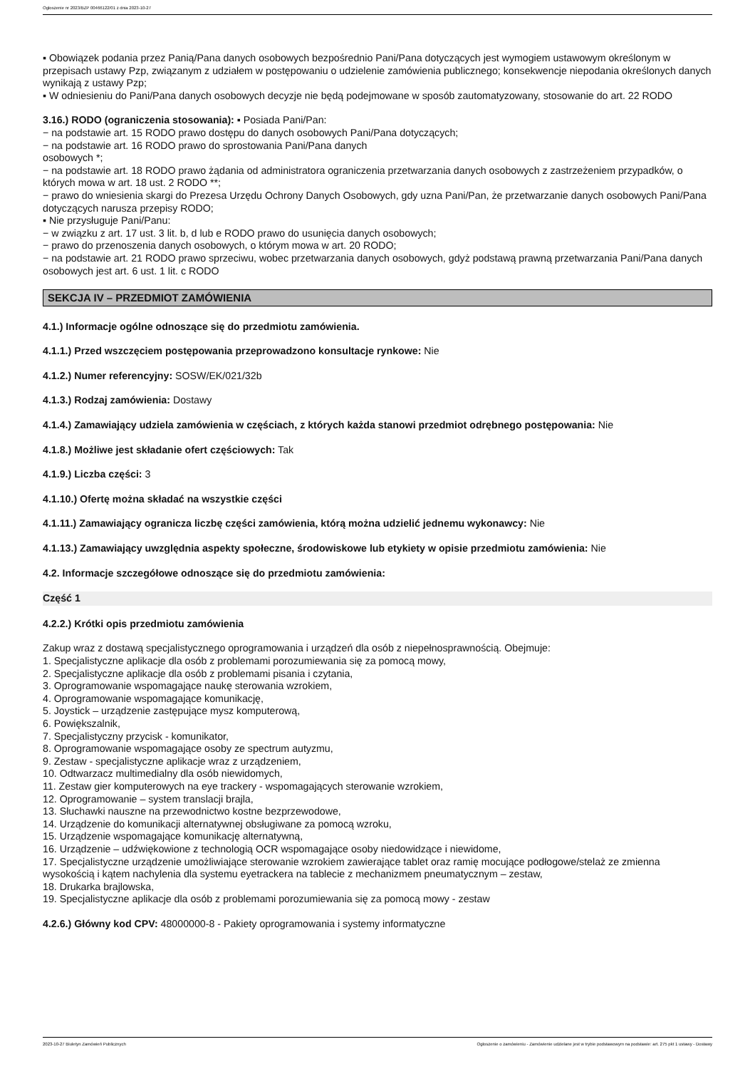Ogłoszenie nr 2023/BZP 00466122/01 z dnia 2023-10-27
▪ Obowiązek podania przez Panią/Pana danych osobowych bezpośrednio Pani/Pana dotyczących jest wymogiem ustawowym określonym w przepisach ustawy Pzp, związanym z udziałem w postępowaniu o udzielenie zamówienia publicznego; konsekwencje niepodania określonych danych wynikają z ustawy Pzp;
▪ W odniesieniu do Pani/Pana danych osobowych decyzje nie będą podejmowane w sposób zautomatyzowany, stosowanie do art. 22 RODO
3.16.) RODO (ograniczenia stosowania): ▪ Posiada Pani/Pan:
− na podstawie art. 15 RODO prawo dostępu do danych osobowych Pani/Pana dotyczących;
− na podstawie art. 16 RODO prawo do sprostowania Pani/Pana danych
osobowych *;
− na podstawie art. 18 RODO prawo żądania od administratora ograniczenia przetwarzania danych osobowych z zastrzeżeniem przypadków, o których mowa w art. 18 ust. 2 RODO **;
− prawo do wniesienia skargi do Prezesa Urzędu Ochrony Danych Osobowych, gdy uzna Pani/Pan, że przetwarzanie danych osobowych Pani/Pana dotyczących narusza przepisy RODO;
▪ Nie przysługuje Pani/Panu:
− w związku z art. 17 ust. 3 lit. b, d lub e RODO prawo do usunięcia danych osobowych;
− prawo do przenoszenia danych osobowych, o którym mowa w art. 20 RODO;
− na podstawie art. 21 RODO prawo sprzeciwu, wobec przetwarzania danych osobowych, gdyż podstawą prawną przetwarzania Pani/Pana danych osobowych jest art. 6 ust. 1 lit. c RODO
SEKCJA IV – PRZEDMIOT ZAMÓWIENIA
4.1.) Informacje ogólne odnoszące się do przedmiotu zamówienia.
4.1.1.) Przed wszczęciem postępowania przeprowadzono konsultacje rynkowe: Nie
4.1.2.) Numer referencyjny: SOSW/EK/021/32b
4.1.3.) Rodzaj zamówienia: Dostawy
4.1.4.) Zamawiający udziela zamówienia w częściach, z których każda stanowi przedmiot odrębnego postępowania: Nie
4.1.8.) Możliwe jest składanie ofert częściowych: Tak
4.1.9.) Liczba części: 3
4.1.10.) Ofertę można składać na wszystkie części
4.1.11.) Zamawiający ogranicza liczbę części zamówienia, którą można udzielić jednemu wykonawcy: Nie
4.1.13.) Zamawiający uwzględnia aspekty społeczne, środowiskowe lub etykiety w opisie przedmiotu zamówienia: Nie
4.2. Informacje szczegółowe odnoszące się do przedmiotu zamówienia:
Część 1
4.2.2.) Krótki opis przedmiotu zamówienia
Zakup wraz z dostawą specjalistycznego oprogramowania i urządzeń dla osób z niepełnosprawnością. Obejmuje:
1. Specjalistyczne aplikacje dla osób z problemami porozumiewania się za pomocą mowy,
2. Specjalistyczne aplikacje dla osób z problemami pisania i czytania,
3. Oprogramowanie wspomagające naukę sterowania wzrokiem,
4. Oprogramowanie wspomagające komunikację,
5. Joystick – urządzenie zastępujące mysz komputerową,
6. Powiększalnik,
7. Specjalistyczny przycisk - komunikator,
8. Oprogramowanie wspomagające osoby ze spectrum autyzmu,
9. Zestaw - specjalistyczne aplikacje wraz z urządzeniem,
10. Odtwarzacz multimedialny dla osób niewidomych,
11. Zestaw gier komputerowych na eye trackery - wspomagających sterowanie wzrokiem,
12. Oprogramowanie – system translacji brajla,
13. Słuchawki nauszne na przewodnictwo kostne bezprzewodowe,
14. Urządzenie do komunikacji alternatywnej obsługiwane za pomocą wzroku,
15. Urządzenie wspomagające komunikację alternatywną,
16. Urządzenie – udźwiękowione z technologią OCR wspomagające osoby niedowidzące i niewidome,
17. Specjalistyczne urządzenie umożliwiające sterowanie wzrokiem zawierające tablet oraz ramię mocujące podłogowe/stelaż ze zmienna wysokością i kątem nachylenia dla systemu eyetrackera na tablecie z mechanizmem pneumatycznym – zestaw,
18. Drukarka brajlowska,
19. Specjalistyczne aplikacje dla osób z problemami porozumiewania się za pomocą mowy - zestaw
4.2.6.) Główny kod CPV: 48000000-8 - Pakiety oprogramowania i systemy informatyczne
2023-10-27 Biuletyn Zamówień Publicznych Ogłoszenie o zamówieniu - Zamówienie udzielane jest w trybie podstawowym na podstawie: art. 275 pkt 1 ustawy - Dostawy